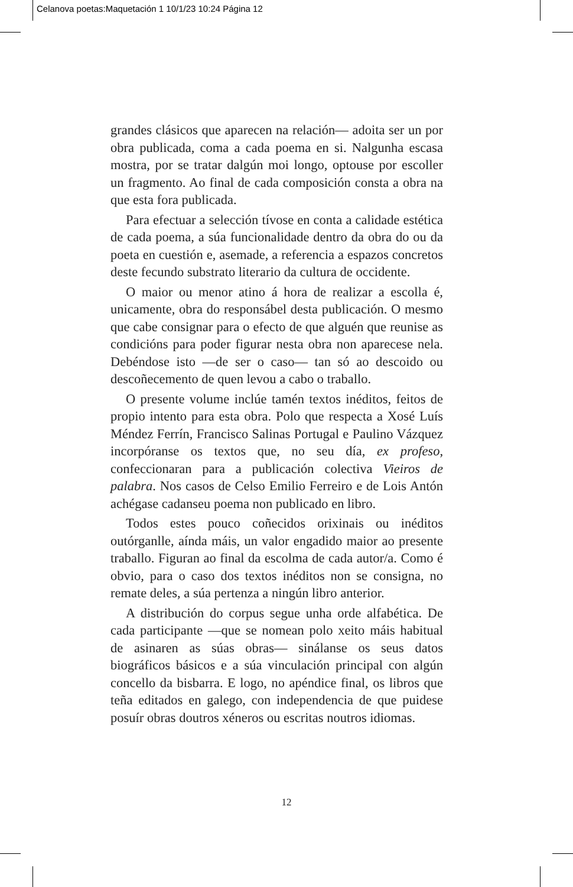Celanova poetas:Maquetación 1 10/1/23 10:24 Página 12
grandes clásicos que aparecen na relación— adoita ser un por obra publicada, coma a cada poema en si. Nalgunha escasa mostra, por se tratar dalgún moi longo, optouse por escoller un fragmento. Ao final de cada composición consta a obra na que esta fora publicada.
Para efectuar a selección tívose en conta a calidade estética de cada poema, a súa funcionalidade dentro da obra do ou da poeta en cuestión e, asemade, a referencia a espazos concretos deste fecundo substrato literario da cultura de occidente.
O maior ou menor atino á hora de realizar a escolla é, unicamente, obra do responsábel desta publicación. O mesmo que cabe consignar para o efecto de que alguén que reunise as condicións para poder figurar nesta obra non aparecese nela. Debéndose isto —de ser o caso— tan só ao descoido ou descoñecemento de quen levou a cabo o traballo.
O presente volume inclúe tamén textos inéditos, feitos de propio intento para esta obra. Polo que respecta a Xosé Luís Méndez Ferrín, Francisco Salinas Portugal e Paulino Vázquez incorpóranse os textos que, no seu día, ex profeso, confeccionaran para a publicación colectiva Vieiros de palabra. Nos casos de Celso Emilio Ferreiro e de Lois Antón achégase cadanseu poema non publicado en libro.
Todos estes pouco coñecidos orixinais ou inéditos outórganlle, aínda máis, un valor engadido maior ao presente traballo. Figuran ao final da escolma de cada autor/a. Como é obvio, para o caso dos textos inéditos non se consigna, no remate deles, a súa pertenza a ningún libro anterior.
A distribución do corpus segue unha orde alfabética. De cada participante —que se nomean polo xeito máis habitual de asinaren as súas obras— sinálanse os seus datos biográficos básicos e a súa vinculación principal con algún concello da bisbarra. E logo, no apéndice final, os libros que teña editados en galego, con independencia de que puidese posuír obras doutros xéneros ou escritas noutros idiomas.
12